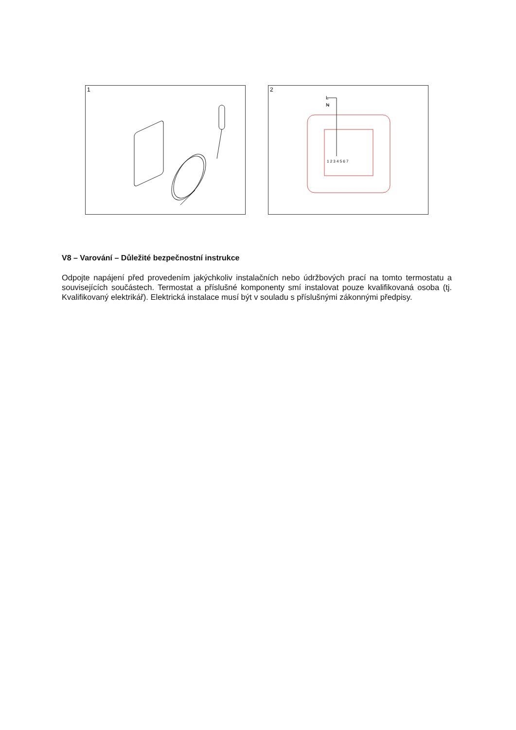1
2
L
N
1 2 3 4 5 6 7
V8 – Varování – Důležité bezpečnostní instrukce
Odpojte napájení před provedením jakýchkoliv instalačních nebo údržbových prací na tomto termostatu a souvisejících součástech. Termostat a příslušné komponenty smí instalovat pouze kvalifikovaná osoba (tj. Kvalifikovaný elektrikář). Elektrická instalace musí být v souladu s příslušnými zákonnými předpisy.